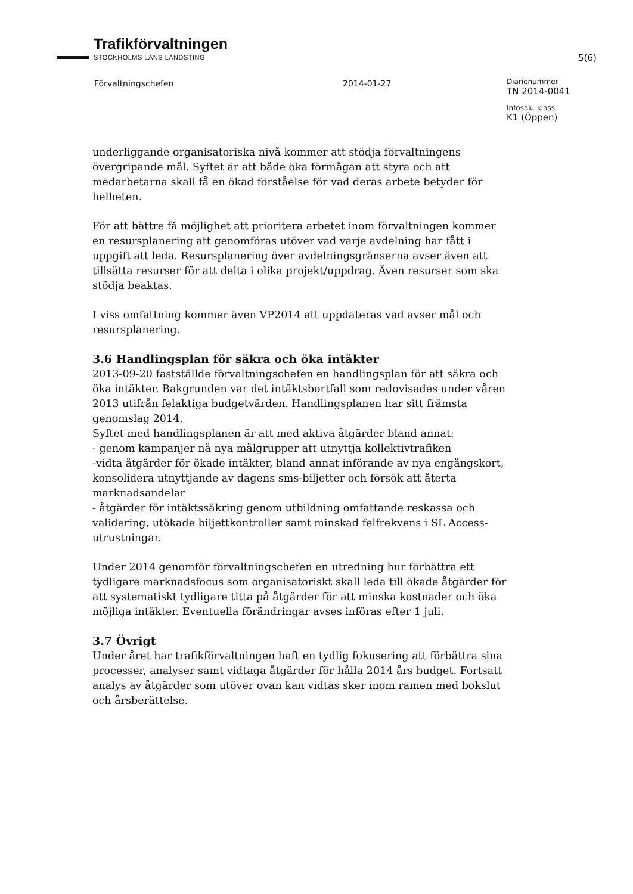Trafikförvaltningen STOCKHOLMS LÄNS LANDSTING
5(6)
Förvaltningschefen 2014-01-27
Diarienummer
TN 2014-0041
Infosäk. klass
K1 (Öppen)
underliggande organisatoriska nivå kommer att stödja förvaltningens övergripande mål. Syftet är att både öka förmågan att styra och att medarbetarna skall få en ökad förståelse för vad deras arbete betyder för helheten.
För att bättre få möjlighet att prioritera arbetet inom förvaltningen kommer en resursplanering att genomföras utöver vad varje avdelning har fått i uppgift att leda. Resursplanering över avdelningsgränserna avser även att tillsätta resurser för att delta i olika projekt/uppdrag. Även resurser som ska stödja beaktas.
I viss omfattning kommer även VP2014 att uppdateras vad avser mål och resursplanering.
3.6 Handlingsplan för säkra och öka intäkter
2013-09-20 fastställde förvaltningschefen en handlingsplan för att säkra och öka intäkter. Bakgrunden var det intäktsbortfall som redovisades under våren 2013 utifrån felaktiga budgetvärden. Handlingsplanen har sitt främsta genomslag 2014.
Syftet med handlingsplanen är att med aktiva åtgärder bland annat:
- genom kampanjer nå nya målgrupper att utnyttja kollektivtrafiken
-vidta åtgärder för ökade intäkter, bland annat införande av nya engångskort, konsolidera utnyttjande av dagens sms-biljetter och försök att återta marknadsandelar
- åtgärder för intäktssäkring genom utbildning omfattande reskassa och validering, utökade biljettkontroller samt minskad felfrekvens i SL Access-utrustningar.
Under 2014 genomför förvaltningschefen en utredning hur förbättra ett tydligare marknadsfocus som organisatoriskt skall leda till ökade åtgärder för att systematiskt tydligare titta på åtgärder för att minska kostnader och öka möjliga intäkter. Eventuella förändringar avses införas efter 1 juli.
3.7 Övrigt
Under året har trafikförvaltningen haft en tydlig fokusering att förbättra sina processer, analyser samt vidtaga åtgärder för hålla 2014 års budget. Fortsatt analys av åtgärder som utöver ovan kan vidtas sker inom ramen med bokslut och årsberättelse.